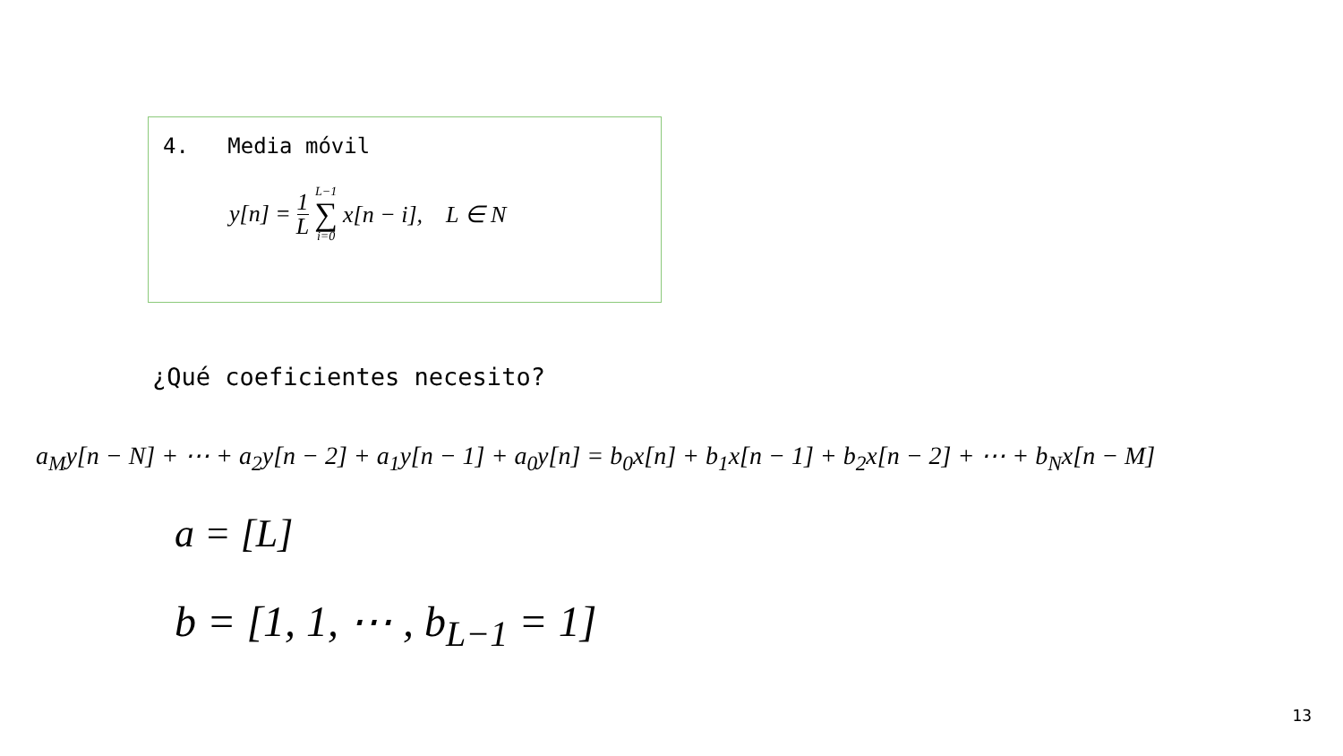4. Media móvil
y[n] = 1 L L−1 ∑ i=0 x[n − i], L ∈ N
¿Qué coeficientes necesito?
a<sub>M</sub>y[n − N] + ⋯ + a<sub>2</sub>y[n − 2] + a<sub>1</sub>y[n − 1] + a<sub>0</sub>y[n] = b<sub>0</sub>x[n] + b<sub>1</sub>x[n − 1] + b<sub>2</sub>x[n − 2] + ⋯ + b<sub>N</sub>x[n − M]
a = [L]
b = [1, 1, ⋯ , b<sub>L−1</sub> = 1]
13